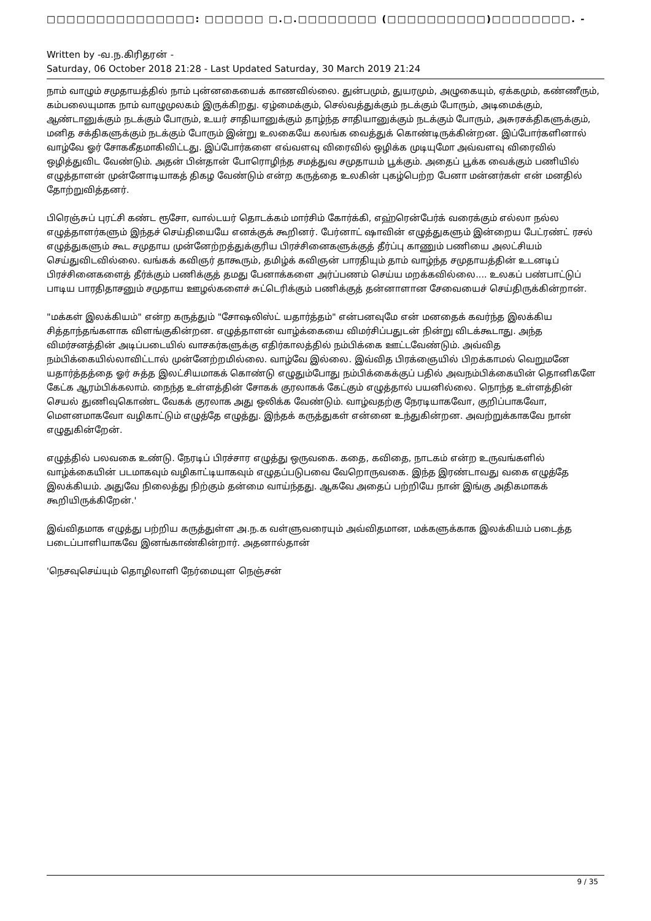□□□□□□□□□□□□□□□: □□□□□□ □.□.□□□□□□□□ (□□□□□□□□□□)□□□□□□□□. -
Written by -வ.ந.கிரிதரன் -
Saturday, 06 October 2018 21:28 - Last Updated Saturday, 30 March 2019 21:24
நாம் வாழும் சமுதாயத்தில் நாம் புன்னகையைக் காணவில்லை. துன்பமும், துயரமும், அழுகையும், ஏக்கமும், கண்ணீரும், கம்பலையுமாக நாம் வாழுமுலகம் இருக்கிறது. ஏழ்மைக்கும், செல்வத்துக்கும் நடக்கும் போரும், அடிமைக்கும், ஆண்டானுக்கும் நடக்கும் போரும், உயர் சாதியானுக்கும் தாழ்ந்த சாதியானுக்கும் நடக்கும் போரும், அசுரசக்திகளுக்கும், மனித சக்திகளுக்கும் நடக்கும் போரும் இன்று உலகையே கலங்க வைத்துக் கொண்டிருக்கின்றன. இப்போர்களினால் வாழ்வே ஓர் சோககீதமாகிவிட்டது. இப்போர்களை எவ்வளவு விரைவில் ஒழிக்க முடியுமோ அவ்வளவு விரைவில் ஒழித்துவிட வேண்டும். அதன் பின்தான் போரொழிந்த சமத்துவ சமுதாயம் பூக்கும். அதைப் பூக்க வைக்கும் பணியில் எழுத்தாளன் முன்னோடியாகத் திகழ வேண்டும் என்ற கருத்தை உலகின் புகழ்பெற்ற பேனா மன்னர்கள் என் மனதில் தோற்றுவித்தனர்.
பிரெஞ்சுப் புரட்சி கண்ட ரூசோ, வால்டயர் தொடக்கம் மார்சிம் கோர்க்கி, எஹ்ரென்பேர்க் வரைக்கும் எல்லா நல்ல எழுத்தாளர்களும் இந்தச் செய்தியையே எனக்குக் கூறினர். பேர்னாட் ஷாவின் எழுத்துகளும் இன்றைய பேட்ரண்ட் ரசல் எழுத்துகளும் கூட சமுதாய முன்னேற்றத்துக்குரிய பிரச்சினைகளுக்குத் தீர்ப்பு காணும் பணியை அலட்சியம் செய்துவிடவில்லை. வங்கக் கவிஞர் தாகூரும், தமிழ்க் கவிஞன் பாரதியும் தாம் வாழ்ந்த சமுதாயத்தின் உடனடிப் பிரச்சினைகளைத் தீர்க்கும் பணிக்குத் தமது பேனாக்களை அர்ப்பணம் செய்ய மறக்கவில்லை.... உலகப் பண்பாட்டுப் பாடிய பாரதிதாசனும் சமுதாய ஊழல்களைச் சுட்டெரிக்கும் பணிக்குத் தன்னாளான சேவையைச் செய்திருக்கின்றான்.
"மக்கள் இலக்கியம்" என்ற கருத்தும் "சோஷலிஸ்ட் யதார்த்தம்" என்பனவுமே என் மனதைக் கவர்ந்த இலக்கிய சித்தாந்தங்களாக விளங்குகின்றன. எழுத்தாளன் வாழ்க்கையை விமர்சிப்பதுடன் நின்று விடக்கூடாது. அந்த விமர்சனத்தின் அடிப்படையில் வாசகர்களுக்கு எதிர்காலத்தில் நம்பிக்கை ஊட்டவேண்டும். அவ்வித நம்பிக்கையில்லாவிட்டால் முன்னேற்றமில்லை. வாழ்வே இல்லை. இவ்வித பிரக்ஞையில் பிறக்காமல் வெறுமனே யதார்த்தத்தை ஓர் சுத்த இலட்சியமாகக் கொண்டு எழுதும்போது நம்பிக்கைக்குப் பதில் அவநம்பிக்கையின் தொனிகளே கேட்க ஆரம்பிக்கலாம். நைந்த உள்ளத்தின் சோகக் குரலாகக் கேட்கும் எழுத்தால் பயனில்லை. நொந்த உள்ளத்தின் செயல் துணிவுகொண்ட வேகக் குரலாக அது ஒலிக்க வேண்டும். வாழ்வதற்கு நேரடியாகவோ, குறிப்பாகவோ, மௌனமாகவோ வழிகாட்டும் எழுத்தே எழுத்து. இந்தக் கருத்துகள் என்னை உந்துகின்றன. அவற்றுக்காகவே நான் எழுதுகின்றேன்.
எழுத்தில் பலவகை உண்டு. நேரடிப் பிரச்சார எழுத்து ஒருவகை. கதை, கவிதை, நாடகம் என்ற உருவங்களில் வாழ்க்கையின் படமாகவும் வழிகாட்டியாகவும் எழுதப்படுபவை வேறொருவகை. இந்த இரண்டாவது வகை எழுத்தே இலக்கியம். அதுவே நிலைத்து நிற்கும் தன்மை வாய்ந்தது. ஆகவே அதைப் பற்றியே நான் இங்கு அதிகமாகக் கூறியிருக்கிறேன்.'
இவ்விதமாக எழுத்து பற்றிய கருத்துள்ள அ.ந.க வள்ளுவரையும் அவ்விதமான, மக்களுக்காக இலக்கியம் படைத்த படைப்பாளியாகவே இனங்காண்கின்றார். அதனால்தான்
'நெசவுசெய்யும் தொழிலாளி நேர்மையுள நெஞ்சன்
9 / 35